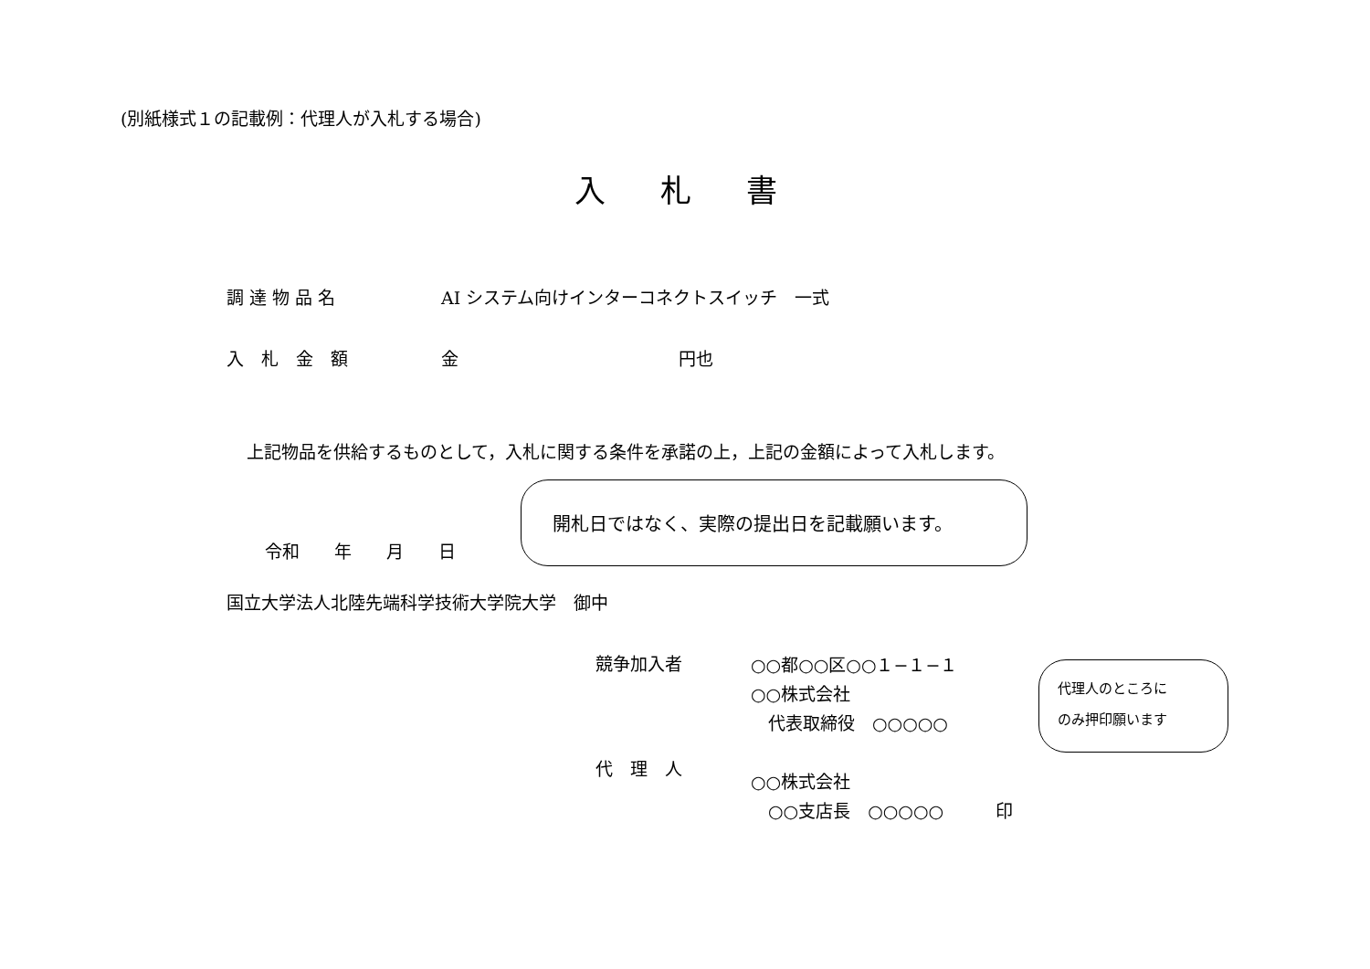(別紙様式１の記載例：代理人が入札する場合)
入札書
調 達 物 品 名 AI システム向けインターコネクトスイッチ　一式
入　札　金　額 金 円也
上記物品を供給するものとして，入札に関する条件を承諾の上，上記の金額によって入札します。
令和　　年　　月　　日
開札日ではなく、実際の提出日を記載願います。
国立大学法人北陸先端科学技術大学院大学　御中
競争加入者
代　理　人
○○都○○区○○１−１−１
○○株式会社
　代表取締役　○○○○○
○○株式会社
　○○支店長　○○○○○　　　印
代理人のところに
のみ押印願います